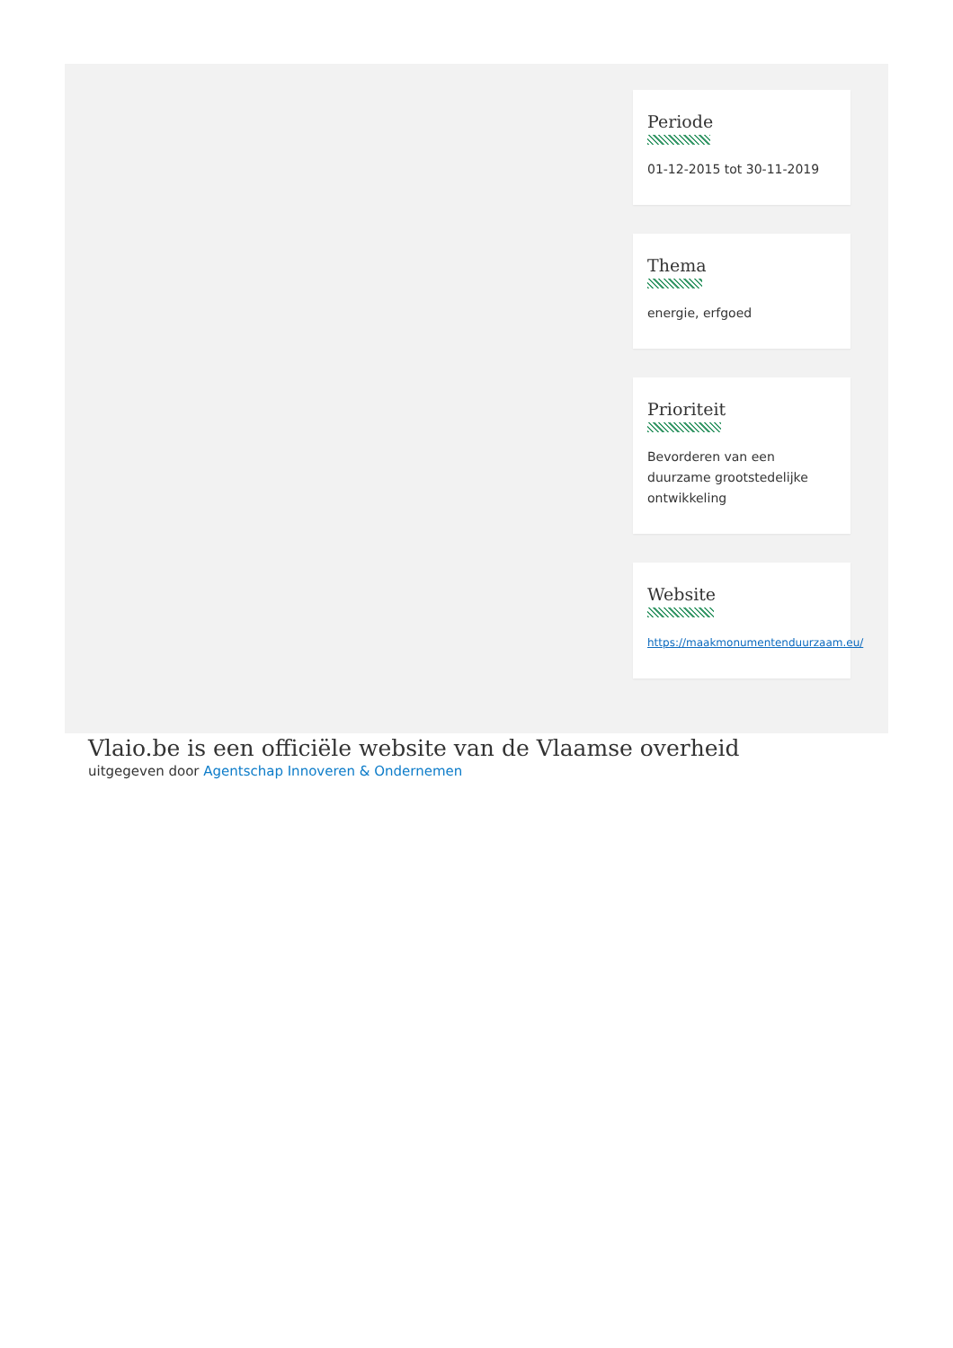Periode
01-12-2015 tot 30-11-2019
Thema
energie, erfgoed
Prioriteit
Bevorderen van een duurzame grootstedelijke ontwikkeling
Website
https://maakmonumentenduurzaam.eu/
Vlaio.be is een officiële website van de Vlaamse overheid
uitgegeven door Agentschap Innoveren & Ondernemen